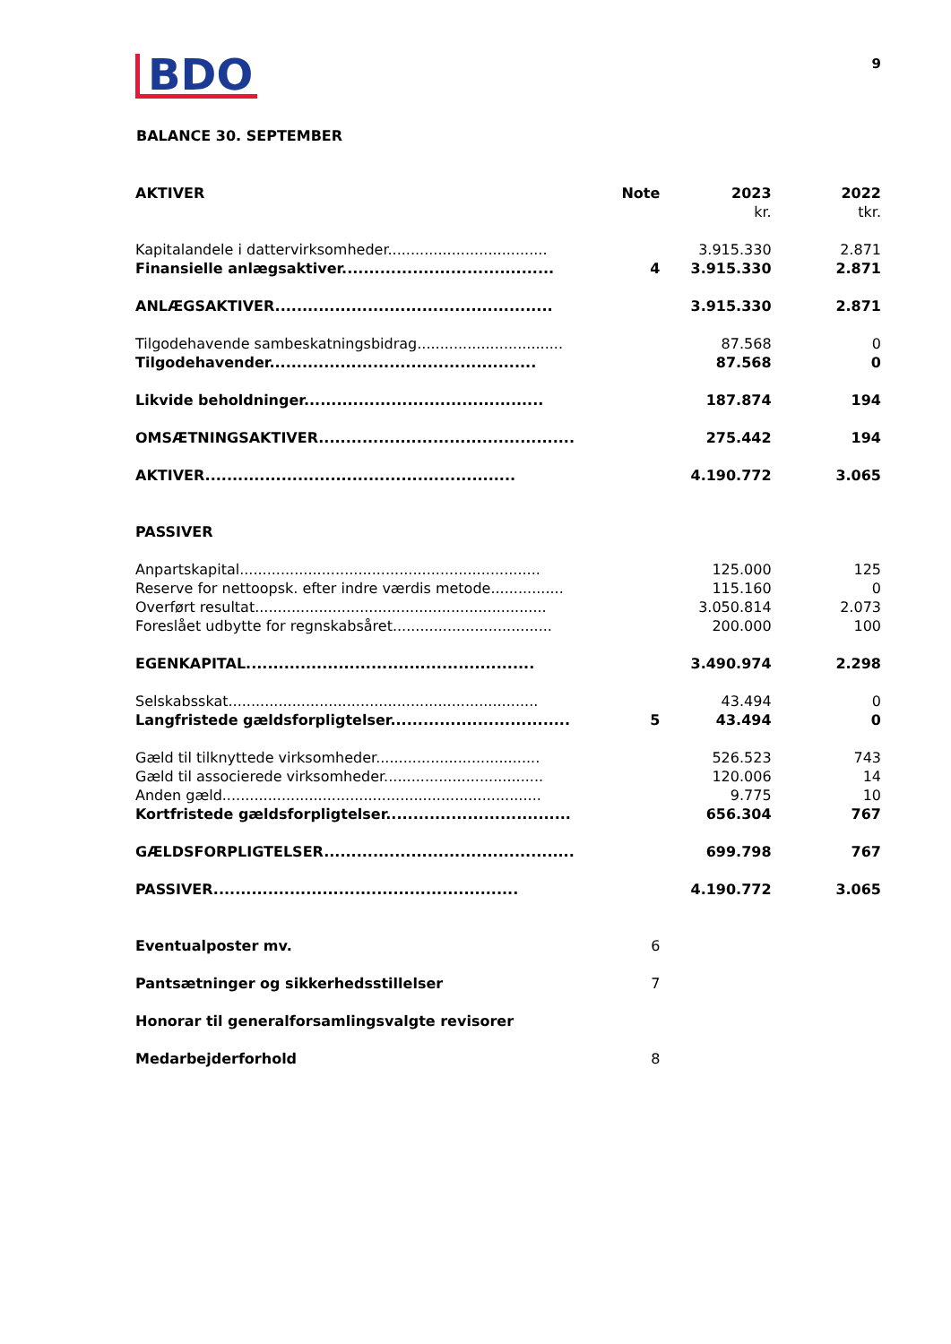BDO
9
BALANCE 30. SEPTEMBER
| AKTIVER | Note | 2023 | 2022 |
| --- | --- | --- | --- |
| | | kr. | tkr. |
| Kapitalandele i dattervirksomheder................................... | | 3.915.330 | 2.871 |
| Finansielle anlægsaktiver....................................... | 4 | 3.915.330 | 2.871 |
| ANLÆGSAKTIVER................................................... | | 3.915.330 | 2.871 |
| Tilgodehavende sambeskatningsbidrag................................ | | 87.568 | 0 |
| Tilgodehavender................................................. | | 87.568 | 0 |
| Likvide beholdninger............................................ | | 187.874 | 194 |
| OMSÆTNINGSAKTIVER............................................... | | 275.442 | 194 |
| AKTIVER......................................................... | | 4.190.772 | 3.065 |
| PASSIVER | | | |
| Anpartskapital.................................................................. | | 125.000 | 125 |
| Reserve for nettoopsk. efter indre værdis metode................ | | 115.160 | 0 |
| Overført resultat................................................................ | | 3.050.814 | 2.073 |
| Foreslået udbytte for regnskabsåret................................... | | 200.000 | 100 |
| EGENKAPITAL..................................................... | | 3.490.974 | 2.298 |
| Selskabsskat.................................................................... | | 43.494 | 0 |
| Langfristede gældsforpligtelser................................. | 5 | 43.494 | 0 |
| Gæld til tilknyttede virksomheder.................................... | | 526.523 | 743 |
| Gæld til associerede virksomheder................................... | | 120.006 | 14 |
| Anden gæld...................................................................... | | 9.775 | 10 |
| Kortfristede gældsforpligtelser.................................. | | 656.304 | 767 |
| GÆLDSFORPLIGTELSER.............................................. | | 699.798 | 767 |
| PASSIVER........................................................ | | 4.190.772 | 3.065 |
| Eventualposter mv. | 6 | | |
| Pantsætninger og sikkerhedsstillelser | 7 | | |
| Honorar til generalforsamlingsvalgte revisorer | | | |
| Medarbejderforhold | 8 | | |